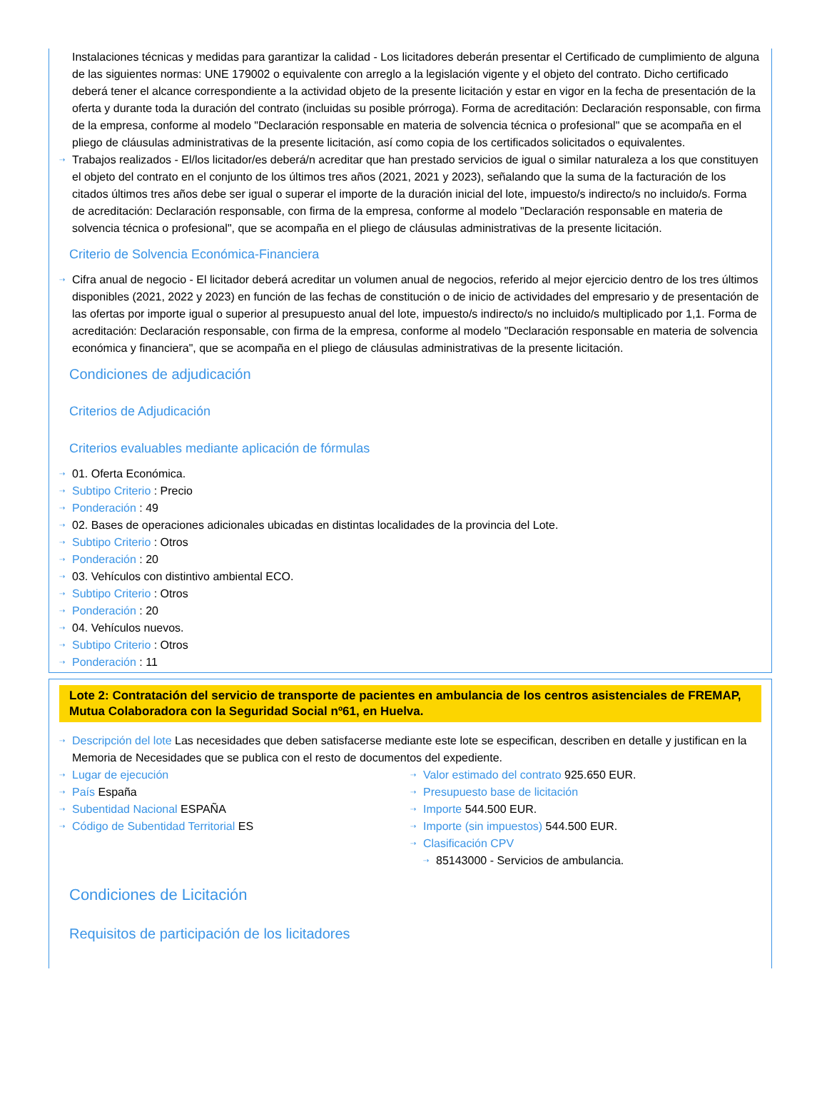Instalaciones técnicas y medidas para garantizar la calidad - Los licitadores deberán presentar el Certificado de cumplimiento de alguna de las siguientes normas: UNE 179002 o equivalente con arreglo a la legislación vigente y el objeto del contrato. Dicho certificado deberá tener el alcance correspondiente a la actividad objeto de la presente licitación y estar en vigor en la fecha de presentación de la oferta y durante toda la duración del contrato (incluidas su posible prórroga). Forma de acreditación: Declaración responsable, con firma de la empresa, conforme al modelo "Declaración responsable en materia de solvencia técnica o profesional" que se acompaña en el pliego de cláusulas administrativas de la presente licitación, así como copia de los certificados solicitados o equivalentes.
⇢ Trabajos realizados - El/los licitador/es deberá/n acreditar que han prestado servicios de igual o similar naturaleza a los que constituyen el objeto del contrato en el conjunto de los últimos tres años (2021, 2021 y 2023), señalando que la suma de la facturación de los citados últimos tres años debe ser igual o superar el importe de la duración inicial del lote, impuesto/s indirecto/s no incluido/s. Forma de acreditación: Declaración responsable, con firma de la empresa, conforme al modelo "Declaración responsable en materia de solvencia técnica o profesional", que se acompaña en el pliego de cláusulas administrativas de la presente licitación.
Criterio de Solvencia Económica-Financiera
⇢ Cifra anual de negocio - El licitador deberá acreditar un volumen anual de negocios, referido al mejor ejercicio dentro de los tres últimos disponibles (2021, 2022 y 2023) en función de las fechas de constitución o de inicio de actividades del empresario y de presentación de las ofertas por importe igual o superior al presupuesto anual del lote, impuesto/s indirecto/s no incluido/s multiplicado por 1,1. Forma de acreditación: Declaración responsable, con firma de la empresa, conforme al modelo "Declaración responsable en materia de solvencia económica y financiera", que se acompaña en el pliego de cláusulas administrativas de la presente licitación.
Condiciones de adjudicación
Criterios de Adjudicación
Criterios evaluables mediante aplicación de fórmulas
⇢ 01. Oferta Económica.
⇢ Subtipo Criterio : Precio
⇢ Ponderación : 49
⇢ 02. Bases de operaciones adicionales ubicadas en distintas localidades de la provincia del Lote.
⇢ Subtipo Criterio : Otros
⇢ Ponderación : 20
⇢ 03. Vehículos con distintivo ambiental ECO.
⇢ Subtipo Criterio : Otros
⇢ Ponderación : 20
⇢ 04. Vehículos nuevos.
⇢ Subtipo Criterio : Otros
⇢ Ponderación : 11
Lote 2: Contratación del servicio de transporte de pacientes en ambulancia de los centros asistenciales de FREMAP, Mutua Colaboradora con la Seguridad Social nº61, en Huelva.
⇢ Descripción del lote Las necesidades que deben satisfacerse mediante este lote se especifican, describen en detalle y justifican en la Memoria de Necesidades que se publica con el resto de documentos del expediente.
⇢ Lugar de ejecución
⇢ País España
⇢ Subentidad Nacional ESPAÑA
⇢ Código de Subentidad Territorial ES
⇢ Valor estimado del contrato 925.650 EUR.
⇢ Presupuesto base de licitación
⇢ Importe 544.500 EUR.
⇢ Importe (sin impuestos) 544.500 EUR.
⇢ Clasificación CPV
⇢ 85143000 - Servicios de ambulancia.
Condiciones de Licitación
Requisitos de participación de los licitadores